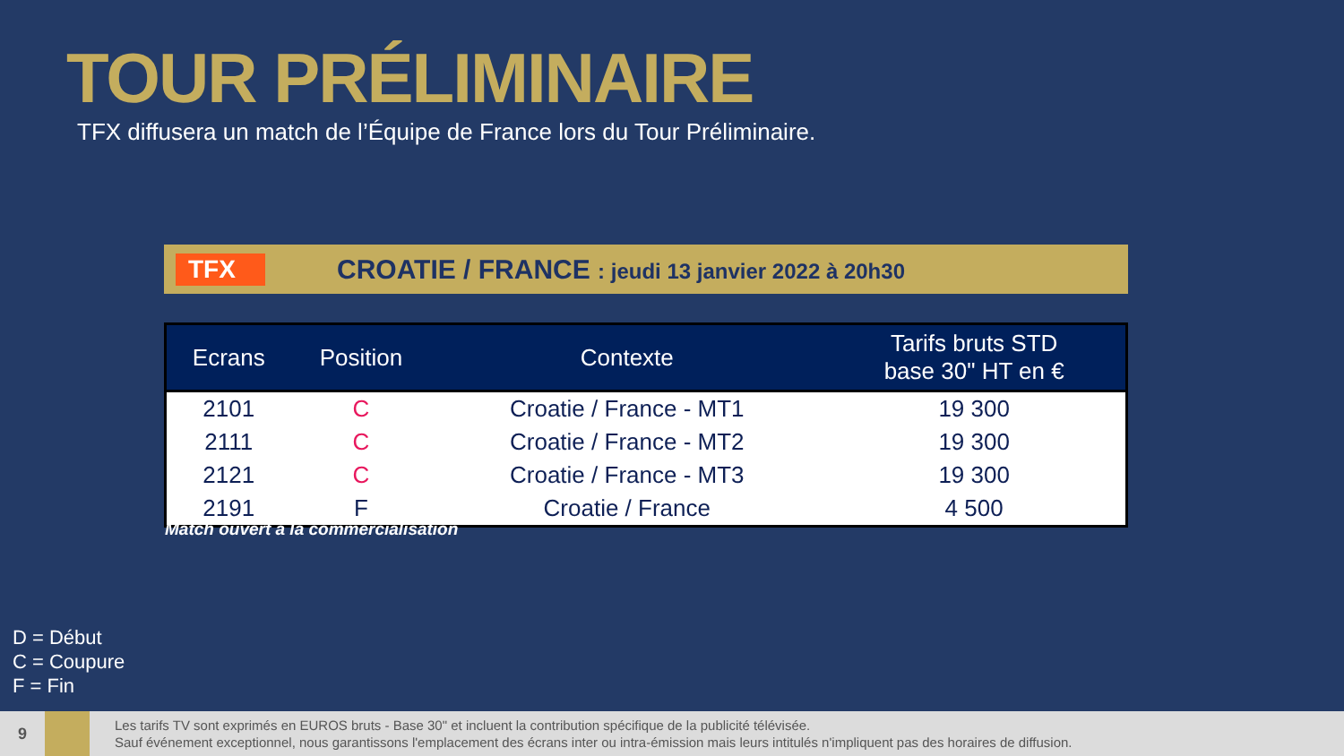TOUR PRÉLIMINAIRE
TFX diffusera un match de l’Équipe de France lors du Tour Préliminaire.
TFX
CROATIE / FRANCE : jeudi 13 janvier 2022 à 20h30
| Ecrans | Position | Contexte | Tarifs bruts STD base 30" HT en € |
| --- | --- | --- | --- |
| 2101 | C | Croatie / France - MT1 | 19 300 |
| 2111 | C | Croatie / France - MT2 | 19 300 |
| 2121 | C | Croatie / France - MT3 | 19 300 |
| 2191 | F | Croatie / France | 4 500 |
Match ouvert à la commercialisation
D = Début
C = Coupure
F = Fin
9
Les tarifs TV sont exprimés en EUROS bruts - Base 30" et incluent la contribution spécifique de la publicité télévisée.
Sauf événement exceptionnel, nous garantissons l'emplacement des écrans inter ou intra-émission mais leurs intitulés n'impliquent pas des horaires de diffusion.